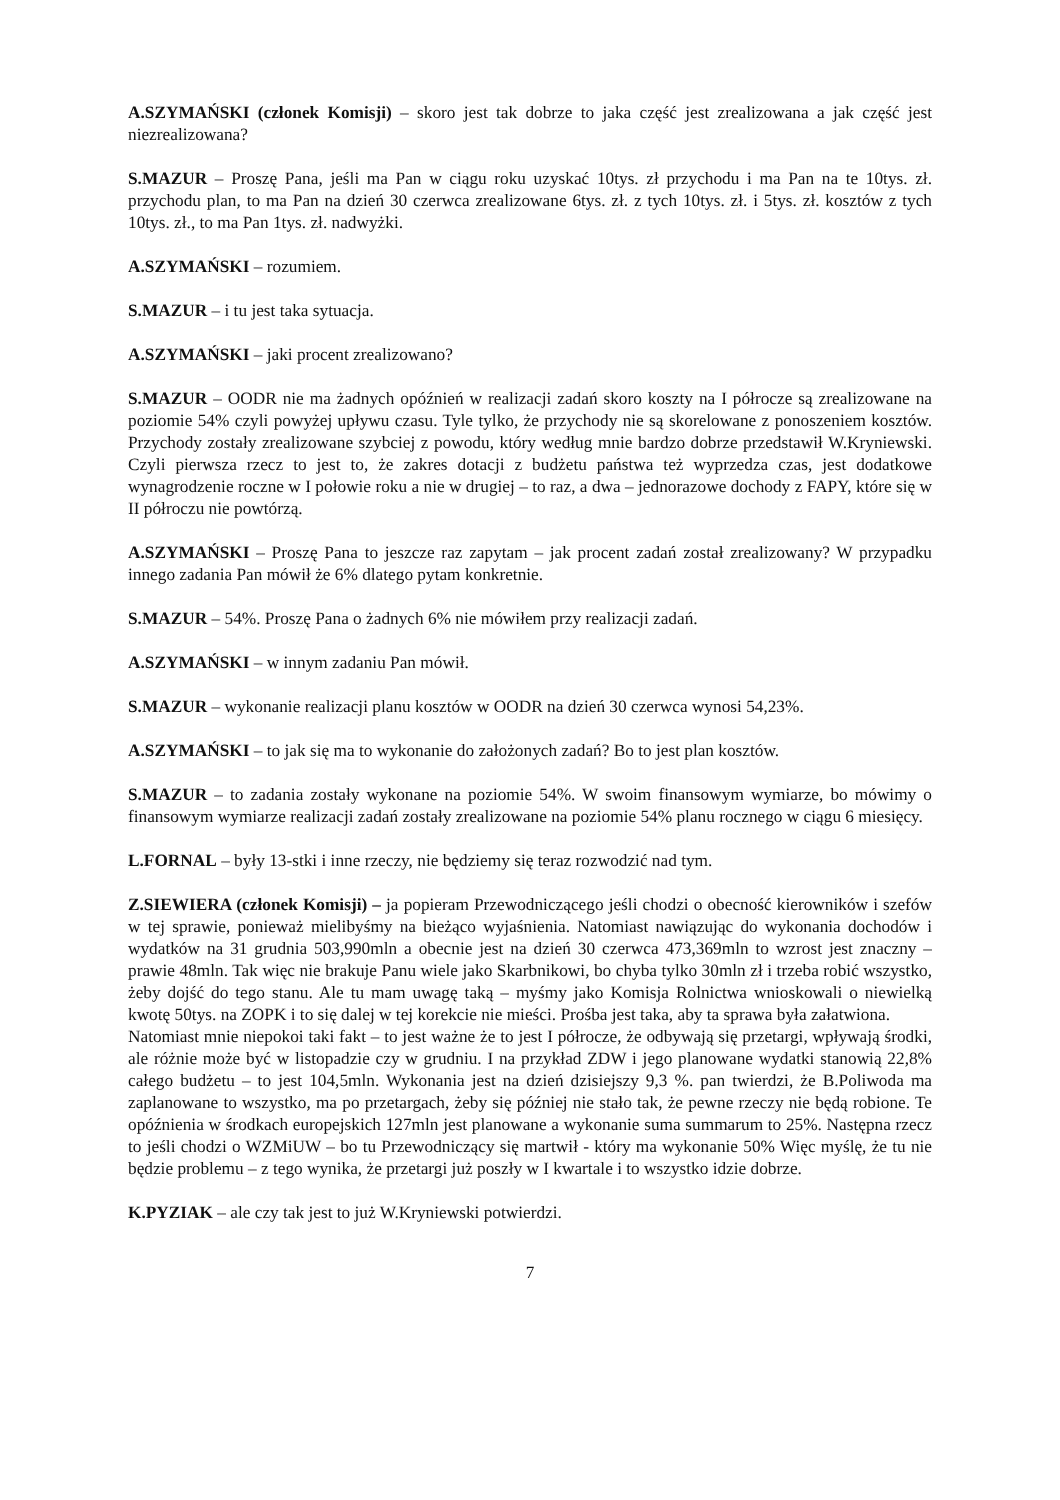A.SZYMAŃSKI (członek Komisji) – skoro jest tak dobrze to jaka część jest zrealizowana a jak część jest niezrealizowana?
S.MAZUR – Proszę Pana, jeśli ma Pan w ciągu roku uzyskać 10tys. zł przychodu i ma Pan na te 10tys. zł. przychodu plan, to ma Pan na dzień 30 czerwca zrealizowane 6tys. zł. z tych 10tys. zł. i 5tys. zł. kosztów z tych 10tys. zł., to ma Pan 1tys. zł. nadwyżki.
A.SZYMAŃSKI – rozumiem.
S.MAZUR – i tu jest taka sytuacja.
A.SZYMAŃSKI – jaki procent zrealizowano?
S.MAZUR – OODR nie ma żadnych opóźnień w realizacji zadań skoro koszty na I półrocze są zrealizowane na poziomie 54% czyli powyżej upływu czasu. Tyle tylko, że przychody nie są skorelowane z ponoszeniem kosztów. Przychody zostały zrealizowane szybciej z powodu, który według mnie bardzo dobrze przedstawił W.Kryniewski. Czyli pierwsza rzecz to jest to, że zakres dotacji z budżetu państwa też wyprzedza czas, jest dodatkowe wynagrodzenie roczne w I połowie roku a nie w drugiej – to raz, a dwa – jednorazowe dochody z FAPY, które się w II półroczu nie powtórzą.
A.SZYMAŃSKI – Proszę Pana to jeszcze raz zapytam – jak procent zadań został zrealizowany? W przypadku innego zadania Pan mówił że 6% dlatego pytam konkretnie.
S.MAZUR – 54%. Proszę Pana o żadnych 6% nie mówiłem przy realizacji zadań.
A.SZYMAŃSKI – w innym zadaniu Pan mówił.
S.MAZUR – wykonanie realizacji planu kosztów w OODR na dzień 30 czerwca wynosi 54,23%.
A.SZYMAŃSKI – to jak się ma to wykonanie do założonych zadań? Bo to jest plan kosztów.
S.MAZUR – to zadania zostały wykonane na poziomie 54%. W swoim finansowym wymiarze, bo mówimy o finansowym wymiarze realizacji zadań zostały zrealizowane na poziomie 54% planu rocznego w ciągu 6 miesięcy.
L.FORNAL – były 13-stki i inne rzeczy, nie będziemy się teraz rozwodzić nad tym.
Z.SIEWIERA (członek Komisji) – ja popieram Przewodniczącego jeśli chodzi o obecność kierowników i szefów w tej sprawie, ponieważ mielibyśmy na bieżąco wyjaśnienia. Natomiast nawiązując do wykonania dochodów i wydatków na 31 grudnia 503,990mln a obecnie jest na dzień 30 czerwca 473,369mln to wzrost jest znaczny – prawie 48mln. Tak więc nie brakuje Panu wiele jako Skarbnikowi, bo chyba tylko 30mln zł i trzeba robić wszystko, żeby dojść do tego stanu. Ale tu mam uwagę taką – myśmy jako Komisja Rolnictwa wnioskowali o niewielką kwotę 50tys. na ZOPK i to się dalej w tej korekcie nie mieści. Prośba jest taka, aby ta sprawa była załatwiona.
Natomiast mnie niepokoi taki fakt – to jest ważne że to jest I półrocze, że odbywają się przetargi, wpływają środki, ale różnie może być w listopadzie czy w grudniu. I na przykład ZDW i jego planowane wydatki stanowią 22,8% całego budżetu – to jest 104,5mln. Wykonania jest na dzień dzisiejszy 9,3 %. pan twierdzi, że B.Poliwoda ma zaplanowane to wszystko, ma po przetargach, żeby się później nie stało tak, że pewne rzeczy nie będą robione. Te opóźnienia w środkach europejskich 127mln jest planowane a wykonanie suma summarum to 25%. Następna rzecz to jeśli chodzi o WZMiUW – bo tu Przewodniczący się martwił - który ma wykonanie 50% Więc myślę, że tu nie będzie problemu – z tego wynika, że przetargi już poszły w I kwartale i to wszystko idzie dobrze.
K.PYZIAK – ale czy tak jest to już W.Kryniewski potwierdzi.
7